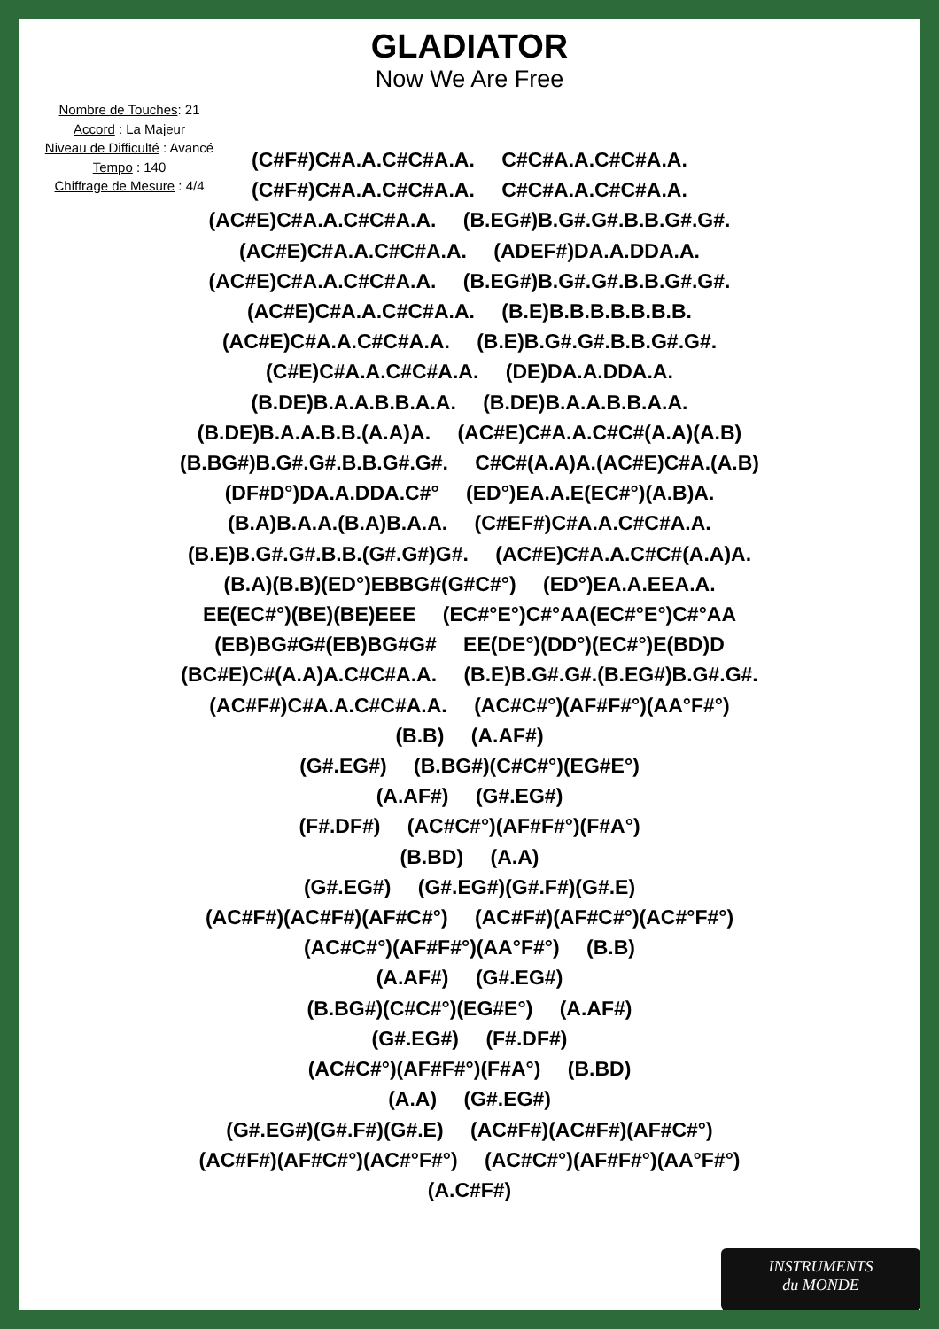GLADIATOR
Now We Are Free
Nombre de Touches: 21
Accord : La Majeur
Niveau de Difficulté : Avancé
Tempo : 140
Chiffrage de Mesure : 4/4
(C#F#)C#A.A.C#C#A.A. C#C#A.A.C#C#A.A.
(C#F#)C#A.A.C#C#A.A. C#C#A.A.C#C#A.A.
(AC#E)C#A.A.C#C#A.A. (B.EG#)B.G#.G#.B.B.G#.G#.
(AC#E)C#A.A.C#C#A.A. (ADEF#)DA.A.DDA.A.
(AC#E)C#A.A.C#C#A.A. (B.EG#)B.G#.G#.B.B.G#.G#.
(AC#E)C#A.A.C#C#A.A. (B.E)B.B.B.B.B.B.B.
(AC#E)C#A.A.C#C#A.A. (B.E)B.G#.G#.B.B.G#.G#.
(C#E)C#A.A.C#C#A.A. (DE)DA.A.DDA.A.
(B.DE)B.A.A.B.B.A.A. (B.DE)B.A.A.B.B.A.A.
(B.DE)B.A.A.B.B.(A.A)A. (AC#E)C#A.A.C#C#(A.A)(A.B)
(B.BG#)B.G#.G#.B.B.G#.G#. C#C#(A.A)A.(AC#E)C#A.(A.B)
(DF#D°)DA.A.DDA.C#° (ED°)EA.A.E(EC#°)(A.B)A.
(B.A)B.A.A.(B.A)B.A.A. (C#EF#)C#A.A.C#C#A.A.
(B.E)B.G#.G#.B.B.(G#.G#)G#. (AC#E)C#A.A.C#C#(A.A)A.
(B.A)(B.B)(ED°)EBBG#(G#C#°) (ED°)EA.A.EEA.A.
EE(EC#°)(BE)(BE)EEE (EC#°E°)C#°AA(EC#°E°)C#°AA
(EB)BG#G#(EB)BG#G# EE(DE°)(DD°)(EC#°)E(BD)D
(BC#E)C#(A.A)A.C#C#A.A. (B.E)B.G#.G#.(B.EG#)B.G#.G#.
(AC#F#)C#A.A.C#C#A.A. (AC#C#°)(AF#F#°)(AA°F#°)
(B.B) (A.AF#)
(G#.EG#) (B.BG#)(C#C#°)(EG#E°)
(A.AF#) (G#.EG#)
(F#.DF#) (AC#C#°)(AF#F#°)(F#A°)
(B.BD) (A.A)
(G#.EG#) (G#.EG#)(G#.F#)(G#.E)
(AC#F#)(AC#F#)(AF#C#°) (AC#F#)(AF#C#°)(AC#°F#°)
(AC#C#°)(AF#F#°)(AA°F#°) (B.B)
(A.AF#) (G#.EG#)
(B.BG#)(C#C#°)(EG#E°) (A.AF#)
(G#.EG#) (F#.DF#)
(AC#C#°)(AF#F#°)(F#A°) (B.BD)
(A.A) (G#.EG#)
(G#.EG#)(G#.F#)(G#.E) (AC#F#)(AC#F#)(AF#C#°)
(AC#F#)(AF#C#°)(AC#°F#°) (AC#C#°)(AF#F#°)(AA°F#°)
(A.C#F#)
INSTRUMENTS
du MONDE